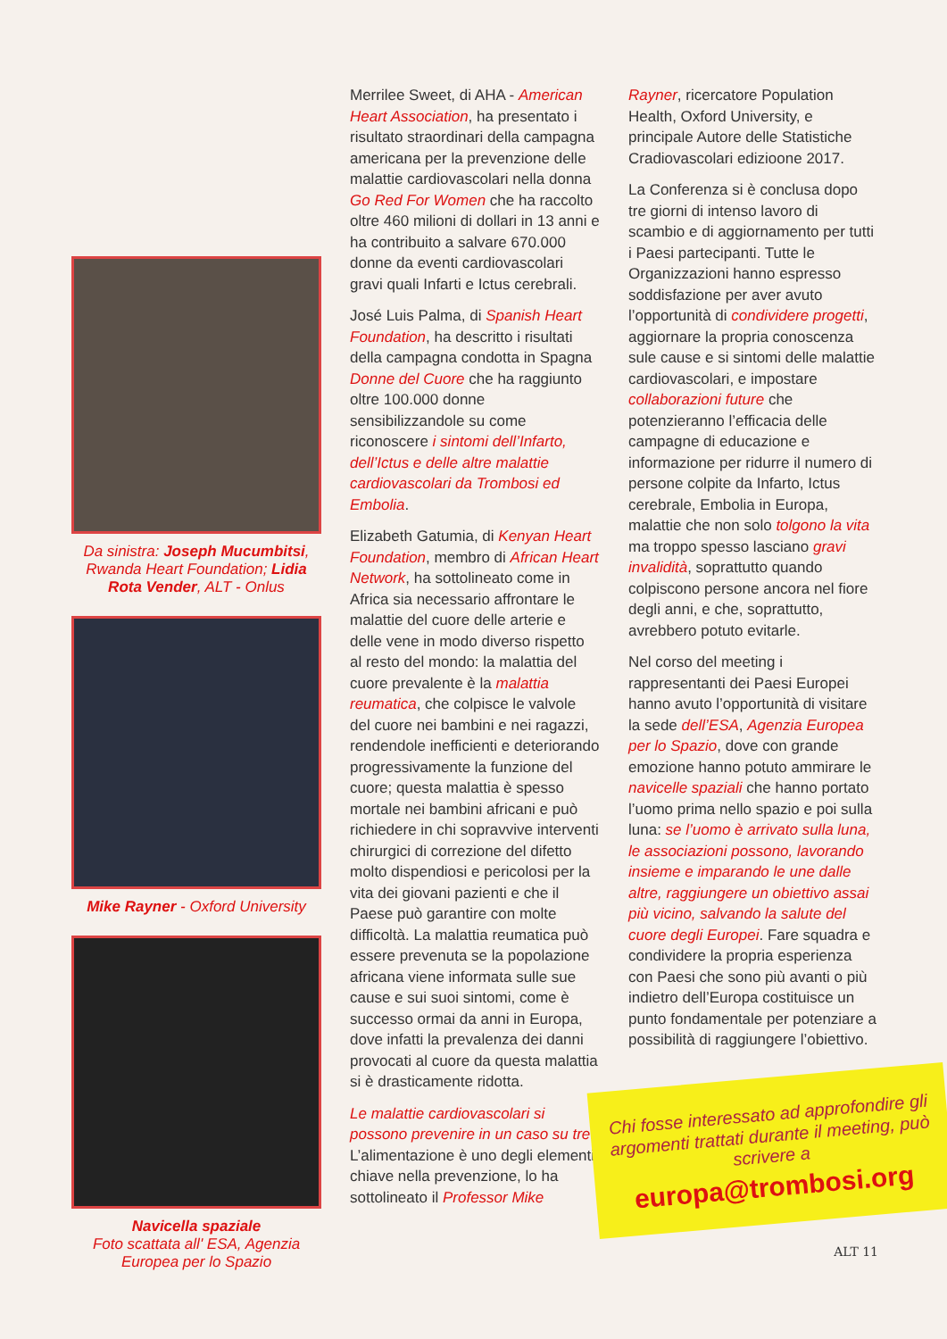Da sinistra: Joseph Mucumbitsi, Rwanda Heart Foundation; Lidia Rota Vender, ALT - Onlus
Mike Rayner - Oxford University
Navicella spaziale
Foto scattata all' ESA, Agenzia Europea per lo Spazio
Merrilee Sweet, di AHA - American Heart Association, ha presentato i risultato straordinari della campagna americana per la prevenzione delle malattie cardiovascolari nella donna Go Red For Women che ha raccolto oltre 460 milioni di dollari in 13 anni e ha contribuito a salvare 670.000 donne da eventi cardiovascolari gravi quali Infarti e Ictus cerebrali.
José Luis Palma, di Spanish Heart Foundation, ha descritto i risultati della campagna condotta in Spagna Donne del Cuore che ha raggiunto oltre 100.000 donne sensibilizzandole su come riconoscere i sintomi dell’Infarto, dell’Ictus e delle altre malattie cardiovascolari da Trombosi ed Embolia.
Elizabeth Gatumia, di Kenyan Heart Foundation, membro di African Heart Network, ha sottolineato come in Africa sia necessario affrontare le malattie del cuore delle arterie e delle vene in modo diverso rispetto al resto del mondo: la malattia del cuore prevalente è la malattia reumatica, che colpisce le valvole del cuore nei bambini e nei ragazzi, rendendole inefficienti e deteriorando progressivamente la funzione del cuore; questa malattia è spesso mortale nei bambini africani e può richiedere in chi sopravvive interventi chirurgici di correzione del difetto molto dispendiosi e pericolosi per la vita dei giovani pazienti e che il Paese può garantire con molte difficoltà. La malattia reumatica può essere prevenuta se la popolazione africana viene informata sulle sue cause e sui suoi sintomi, come è successo ormai da anni in Europa, dove infatti la prevalenza dei danni provocati al cuore da questa malattia si è drasticamente ridotta.
Le malattie cardiovascolari si possono prevenire in un caso su tre. L’alimentazione è uno degli elementi chiave nella prevenzione, lo ha sottolineato il Professor Mike
Rayner, ricercatore Population Health, Oxford University, e principale Autore delle Statistiche Cradiovascolari edizioone 2017.
La Conferenza si è conclusa dopo tre giorni di intenso lavoro di scambio e di aggiornamento per tutti i Paesi partecipanti. Tutte le Organizzazioni hanno espresso soddisfazione per aver avuto l’opportunità di condividere progetti, aggiornare la propria conoscenza sule cause e si sintomi delle malattie cardiovascolari, e impostare collaborazioni future che potenzieranno l’efficacia delle campagne di educazione e informazione per ridurre il numero di persone colpite da Infarto, Ictus cerebrale, Embolia in Europa, malattie che non solo tolgono la vita ma troppo spesso lasciano gravi invalidità, soprattutto quando colpiscono persone ancora nel fiore degli anni, e che, soprattutto, avrebbero potuto evitarle.
Nel corso del meeting i rappresentanti dei Paesi Europei hanno avuto l’opportunità di visitare la sede dell’ESA, Agenzia Europea per lo Spazio, dove con grande emozione hanno potuto ammirare le navicelle spaziali che hanno portato l’uomo prima nello spazio e poi sulla luna: se l’uomo è arrivato sulla luna, le associazioni possono, lavorando insieme e imparando le une dalle altre, raggiungere un obiettivo assai più vicino, salvando la salute del cuore degli Europei. Fare squadra e condividere la propria esperienza con Paesi che sono più avanti o più indietro dell’Europa costituisce un punto fondamentale per potenziare a possibilità di raggiungere l’obiettivo.
Chi fosse interessato ad approfondire gli argomenti trattati durante il meeting, può scrivere a
europa@trombosi.org
ALT 11